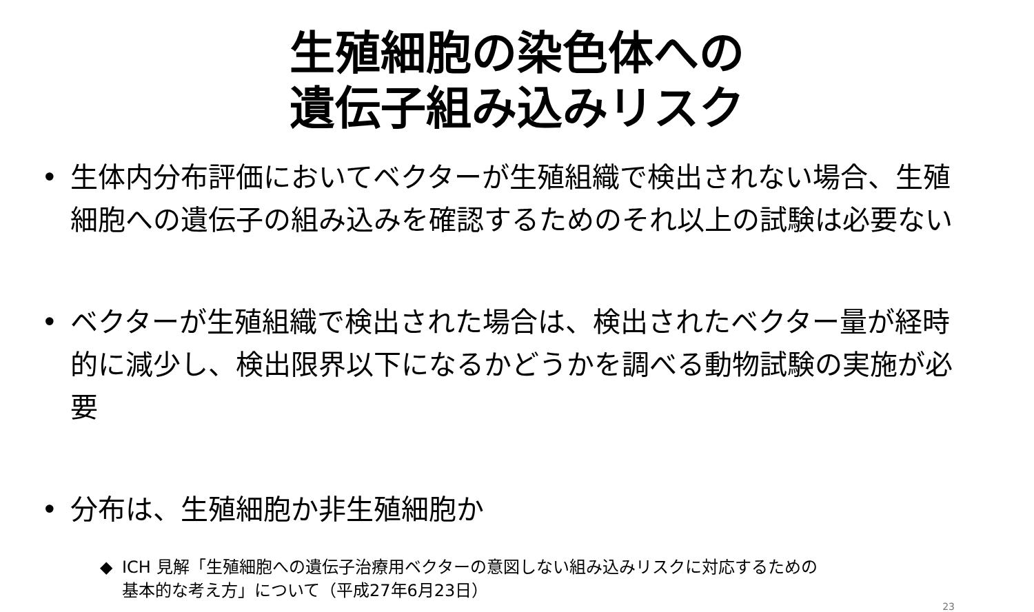生殖細胞の染色体への
遺伝子組み込みリスク
• 生体内分布評価においてベクターが生殖組織で検出されない場合、生殖細胞への遺伝子の組み込みを確認するためのそれ以上の試験は必要ない
• ベクターが生殖組織で検出された場合は、検出されたベクター量が経時的に減少し、検出限界以下になるかどうかを調べる動物試験の実施が必要
• 分布は、生殖細胞か非生殖細胞か
◆ ICH 見解「生殖細胞への遺伝子治療用ベクターの意図しない組み込みリスクに対応するための基本的な考え方」について（平成27年6月23日）
23